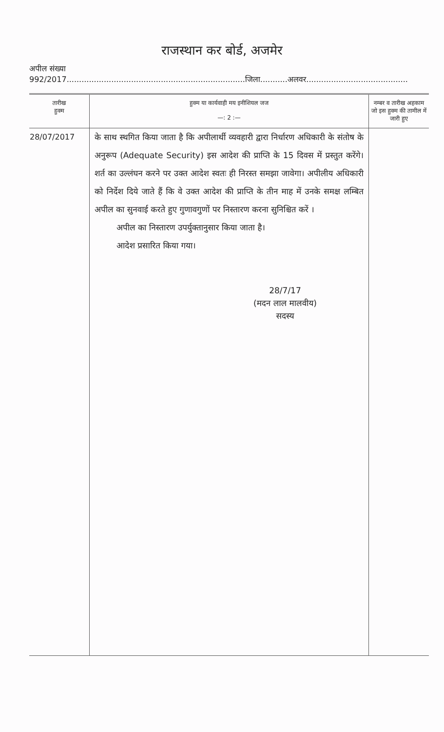राजस्थान कर बोर्ड, अजमेर
अपील संख्या 992/2017........................................................................जिला...........अलवर.........................................
| तारीख हुक्म | हुक्म या कार्यवाही मय इनीशियल जज —: 2 :— | नम्बर व तारीख अहकाम जो इस हुक्म की तामील में जारी हुए |
| --- | --- | --- |
| 28/07/2017 | के साथ स्थगित किया जाता है कि अपीलार्थी व्यवहारी द्वारा निर्धारण अधिकारी के संतोष के अनुरूप (Adequate Security) इस आदेश की प्राप्ति के 15 दिवस में प्रस्तुत करेंगे। शर्त का उल्लंघन करने पर उक्त आदेश स्वतः ही निरस्त समझा जावेगा। अपीलीय अधिकारी को निर्देश दिये जाते हैं कि वे उक्त आदेश की प्राप्ति के तीन माह में उनके समक्ष लम्बित अपील का सुनवाई करते हुए गुणावगुणों पर निस्तारण करना सुनिश्चित करें । अपील का निस्तारण उपर्युक्तानुसार किया जाता है। आदेश प्रसारित किया गया। 28/7/17 (मदन लाल मालवीय) सदस्य | |